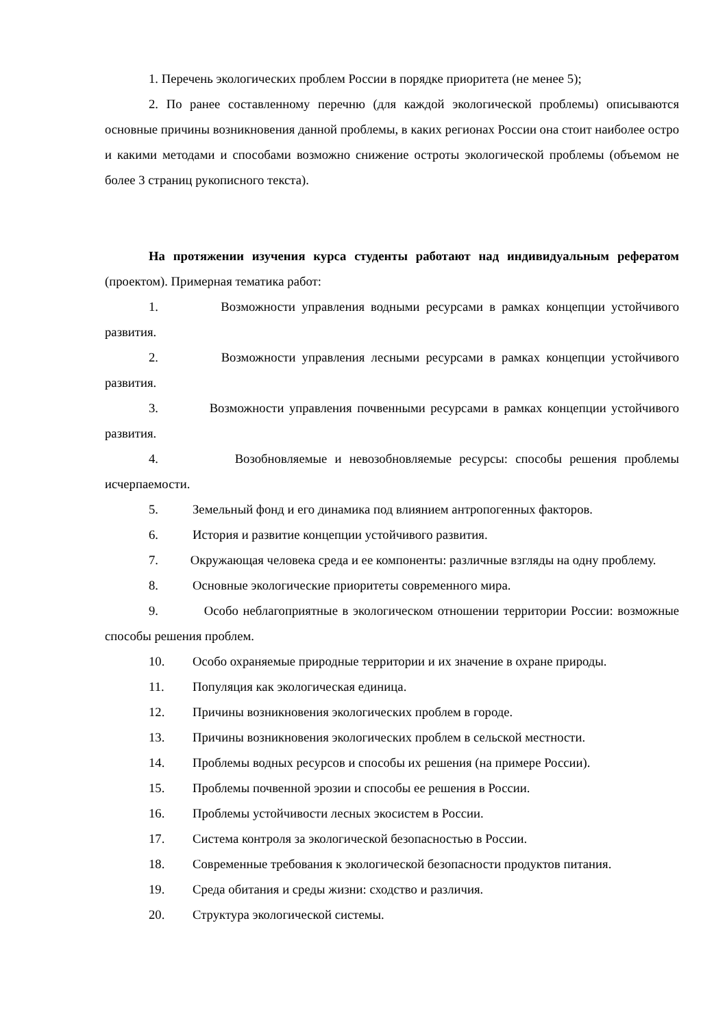1. Перечень экологических проблем России в порядке приоритета (не менее 5);
2. По ранее составленному перечню (для каждой экологической проблемы) описываются основные причины возникновения данной проблемы, в каких регионах России она стоит наиболее остро и какими методами и способами возможно снижение остроты экологической проблемы (объемом не более 3 страниц рукописного текста).
На протяжении изучения курса студенты работают над индивидуальным рефератом (проектом). Примерная тематика работ:
1. Возможности управления водными ресурсами в рамках концепции устойчивого развития.
2. Возможности управления лесными ресурсами в рамках концепции устойчивого развития.
3. Возможности управления почвенными ресурсами в рамках концепции устойчивого развития.
4. Возобновляемые и невозобновляемые ресурсы: способы решения проблемы исчерпаемости.
5. Земельный фонд и его динамика под влиянием антропогенных факторов.
6. История и развитие концепции устойчивого развития.
7. Окружающая человека среда и ее компоненты: различные взгляды на одну проблему.
8. Основные экологические приоритеты современного мира.
9. Особо неблагоприятные в экологическом отношении территории России: возможные способы решения проблем.
10. Особо охраняемые природные территории и их значение в охране природы.
11. Популяция как экологическая единица.
12. Причины возникновения экологических проблем в городе.
13. Причины возникновения экологических проблем в сельской местности.
14. Проблемы водных ресурсов и способы их решения (на примере России).
15. Проблемы почвенной эрозии и способы ее решения в России.
16. Проблемы устойчивости лесных экосистем в России.
17. Система контроля за экологической безопасностью в России.
18. Современные требования к экологической безопасности продуктов питания.
19. Среда обитания и среды жизни: сходство и различия.
20. Структура экологической системы.